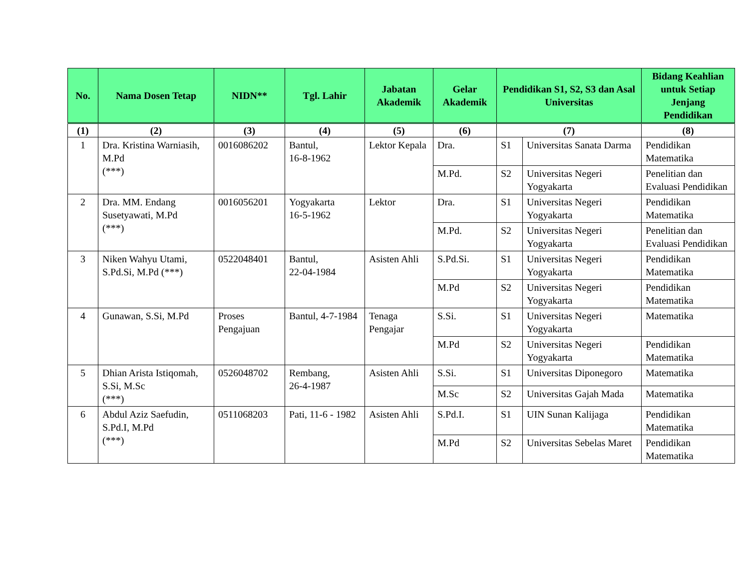| No. | Nama Dosen Tetap | NIDN** | Tgl. Lahir | Jabatan Akademik | Gelar Akademik | Pendidikan S1, S2, S3 dan Asal Universitas | | Bidang Keahlian untuk Setiap Jenjang Pendidikan |
| --- | --- | --- | --- | --- | --- | --- | --- | --- |
| (1) | (2) | (3) | (4) | (5) | (6) | (7) | | (8) |
| 1 | Dra. Kristina Warniasih, M.Pd (***) | 0016086202 | Bantul, 16-8-1962 | Lektor Kepala | Dra. | S1 | Universitas Sanata Darma | Pendidikan Matematika |
| | | | | | M.Pd. | S2 | Universitas Negeri Yogyakarta | Penelitian dan Evaluasi Pendidikan |
| 2 | Dra. MM. Endang Susetyawati, M.Pd (***) | 0016056201 | Yogyakarta 16-5-1962 | Lektor | Dra. | S1 | Universitas Negeri Yogyakarta | Pendidikan Matematika |
| | | | | | M.Pd. | S2 | Universitas Negeri Yogyakarta | Penelitian dan Evaluasi Pendidikan |
| 3 | Niken Wahyu Utami, S.Pd.Si, M.Pd (***) | 0522048401 | Bantul, 22-04-1984 | Asisten Ahli | S.Pd.Si. | S1 | Universitas Negeri Yogyakarta | Pendidikan Matematika |
| | | | | | M.Pd | S2 | Universitas Negeri Yogyakarta | Pendidikan Matematika |
| 4 | Gunawan, S.Si, M.Pd | Proses Pengajuan | Bantul, 4-7-1984 | Tenaga Pengajar | S.Si. | S1 | Universitas Negeri Yogyakarta | Matematika |
| | | | | | M.Pd | S2 | Universitas Negeri Yogyakarta | Pendidikan Matematika |
| 5 | Dhian Arista Istiqomah, S.Si, M.Sc (***) | 0526048702 | Rembang, 26-4-1987 | Asisten Ahli | S.Si. | S1 | Universitas Diponegoro | Matematika |
| | | | | | M.Sc | S2 | Universitas Gajah Mada | Matematika |
| 6 | Abdul Aziz Saefudin, S.Pd.I, M.Pd (***) | 0511068203 | Pati, 11-6 - 1982 | Asisten Ahli | S.Pd.I. | S1 | UIN Sunan Kalijaga | Pendidikan Matematika |
| | | | | | M.Pd | S2 | Universitas Sebelas Maret | Pendidikan Matematika |